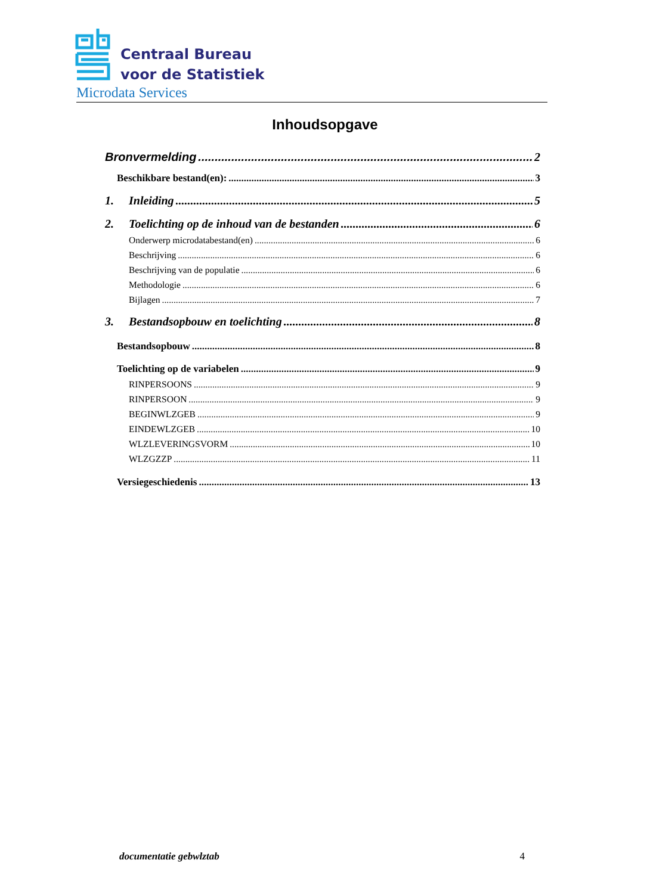Centraal Bureau
voor de Statistiek
Microdata Services
Inhoudsopgave
Bronvermelding 2
Beschikbare bestand(en): 3
1. Inleiding 5
2. Toelichting op de inhoud van de bestanden 6
Onderwerp microdatabestand(en) 6
Beschrijving 6
Beschrijving van de populatie 6
Methodologie 6
Bijlagen 7
3. Bestandsopbouw en toelichting 8
Bestandsopbouw 8
Toelichting op de variabelen 9
RINPERSOONS 9
RINPERSOON 9
BEGINWLZGEB 9
EINDEWLZGEB 10
WLZLEVERINGSVORM 10
WLZGZZP 11
Versiegeschiedenis 13
documentatie gebwlztab 4